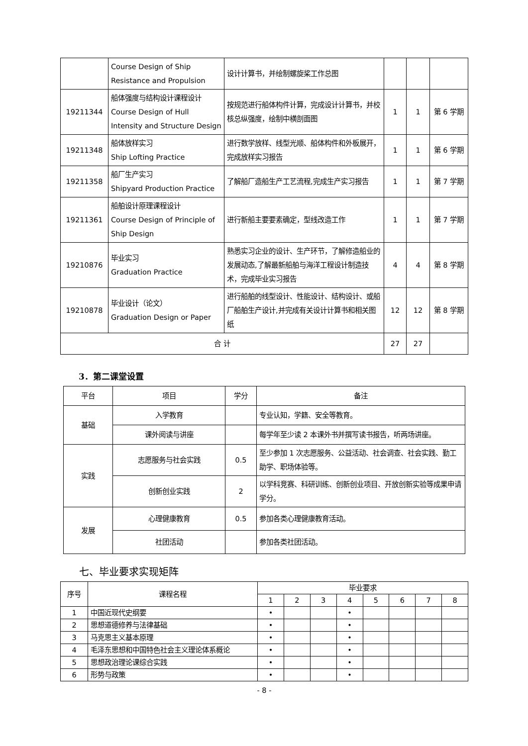| | Course Design of Ship Resistance and Propulsion | 设计计算书，并绘制螺旋桨工作总图 | | | |
| 19211344 | 船体强度与结构设计课程设计 Course Design of Hull Intensity and Structure Design | 按规范进行船体构件计算，完成设计计算书，并校核总纵强度，绘制中横剖面图 | 1 | 1 | 第 6 学期 |
| 19211348 | 船体放样实习 Ship Lofting Practice | 进行数学放样、线型光顺、船体构件和外板展开，完成放样实习报告 | 1 | 1 | 第 6 学期 |
| 19211358 | 船厂生产实习 Shipyard Production Practice | 了解船厂造船生产工艺流程,完成生产实习报告 | 1 | 1 | 第 7 学期 |
| 19211361 | 船舶设计原理课程设计 Course Design of Principle of Ship Design | 进行新船主要要素确定，型线改造工作 | 1 | 1 | 第 7 学期 |
| 19210876 | 毕业实习 Graduation Practice | 熟悉实习企业的设计、生产环节，了解修造船业的发展动态,了解最新船舶与海洋工程设计制造技术，完成毕业实习报告 | 4 | 4 | 第 8 学期 |
| 19210878 | 毕业设计（论文） Graduation Design or Paper | 进行船舶的线型设计、性能设计、结构设计、或船厂船舶生产设计,并完成有关设计计算书和相关图纸 | 12 | 12 | 第 8 学期 |
| 合 计 | | | 27 | 27 | |
3．第二课堂设置
| 平台 | 项目 | 学分 | 备注 |
| --- | --- | --- | --- |
| 基础 | 入学教育 | | 专业认知，学籍、安全等教育。 |
| | 课外阅读与讲座 | | 每学年至少读 2 本课外书并撰写读书报告，听两场讲座。 |
| 实践 | 志愿服务与社会实践 | 0.5 | 至少参加 1 次志愿服务、公益活动、社会调查、社会实践、勤工助学、职场体验等。 |
| | 创新创业实践 | 2 | 以学科竞赛、科研训练、创新创业项目、开放创新实验等成果申请学分。 |
| 发展 | 心理健康教育 | 0.5 | 参加各类心理健康教育活动。 |
| | 社团活动 | | 参加各类社团活动。 |
七、毕业要求实现矩阵
| 序号 | 课程名程 | 毕业要求 | | | | | | | |
| --- | --- | --- | --- | --- | --- | --- | --- | --- | --- |
| | | 1 | 2 | 3 | 4 | 5 | 6 | 7 | 8 |
| 1 | 中国近现代史纲要 | • | | | • | | | | |
| 2 | 思想道德修养与法律基础 | • | | | • | | | | |
| 3 | 马克思主义基本原理 | • | | | • | | | | |
| 4 | 毛泽东思想和中国特色社会主义理论体系概论 | • | | | • | | | | |
| 5 | 思想政治理论课综合实践 | • | | | • | | | | |
| 6 | 形势与政策 | • | | | • | | | | |
- 8 -